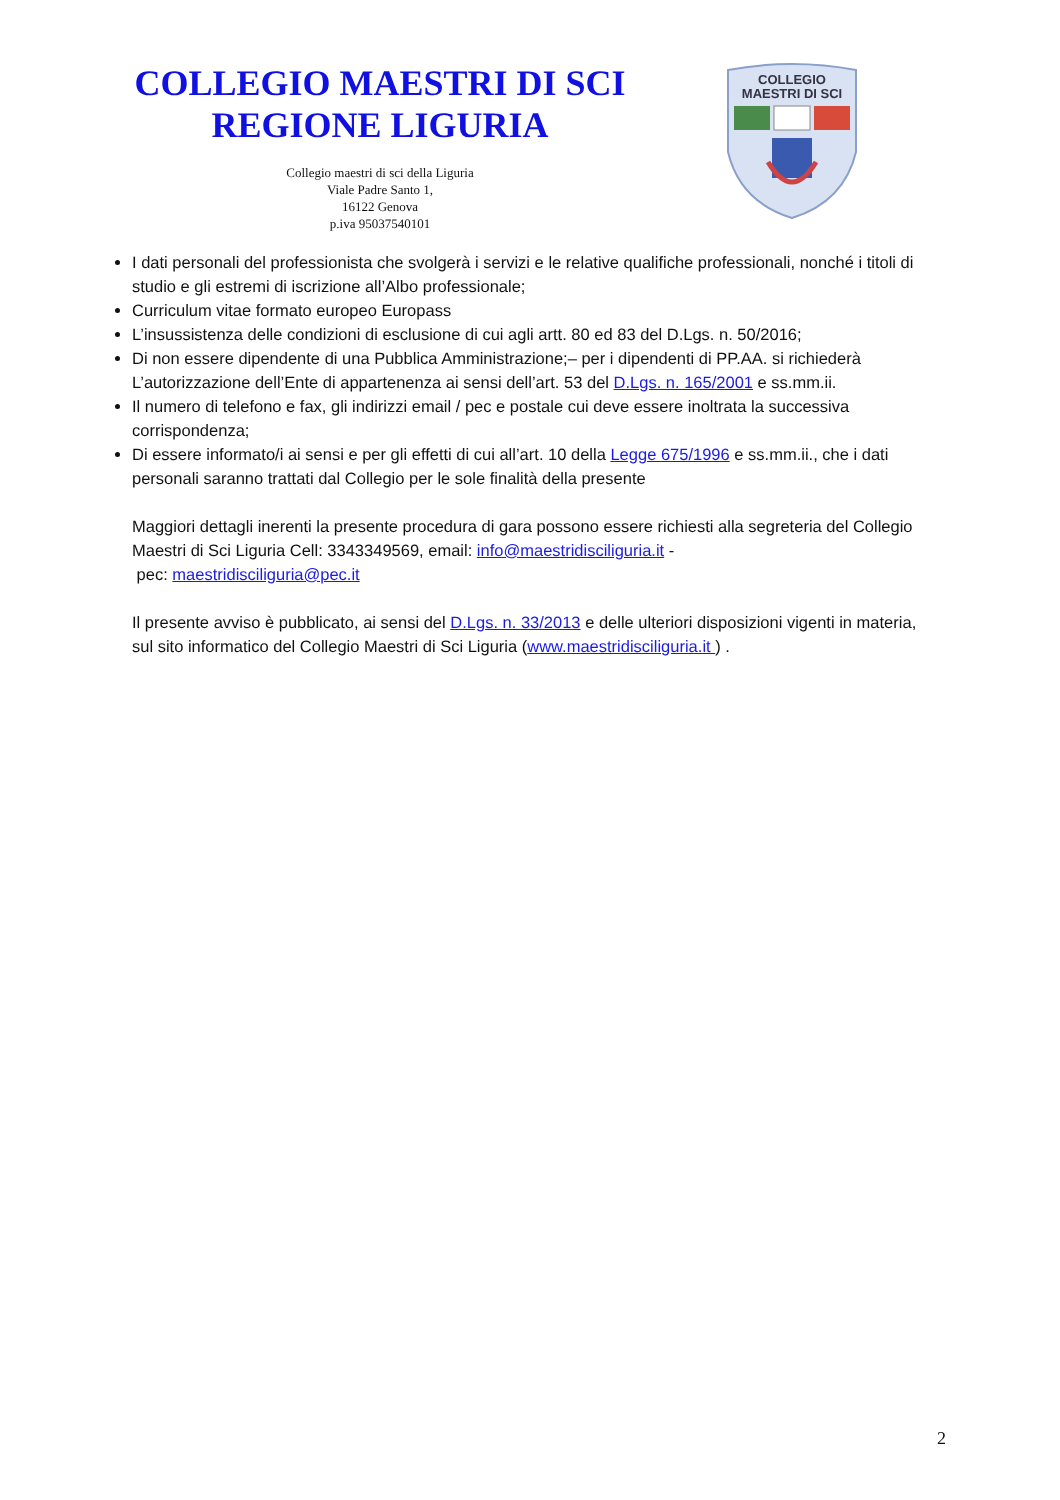COLLEGIO MAESTRI DI SCI
REGIONE LIGURIA
Collegio maestri di sci della Liguria
Viale Padre Santo 1,
16122 Genova
p.iva 95037540101
COLLEGIO
MAESTRI DI SCI
I dati personali del professionista che svolgerà i servizi e le relative qualifiche professionali, nonché i titoli di studio e gli estremi di iscrizione all’Albo professionale;
Curriculum vitae formato europeo Europass
L’insussistenza delle condizioni di esclusione di cui agli artt. 80 ed 83 del D.Lgs. n. 50/2016;
Di non essere dipendente di una Pubblica Amministrazione;– per i dipendenti di PP.AA. si richiederà L’autorizzazione dell’Ente di appartenenza ai sensi dell’art. 53 del D.Lgs. n. 165/2001 e ss.mm.ii.
Il numero di telefono e fax, gli indirizzi email / pec e postale cui deve essere inoltrata la successiva corrispondenza;
Di essere informato/i ai sensi e per gli effetti di cui all’art. 10 della Legge 675/1996 e ss.mm.ii., che i dati personali saranno trattati dal Collegio per le sole finalità della presente
Maggiori dettagli inerenti la presente procedura di gara possono essere richiesti alla segreteria del Collegio Maestri di Sci Liguria Cell: 3343349569, email: info@maestridisciliguria.it -
pec: maestridisciliguria@pec.it
Il presente avviso è pubblicato, ai sensi del D.Lgs. n. 33/2013 e delle ulteriori disposizioni vigenti in materia, sul sito informatico del Collegio Maestri di Sci Liguria (www.maestridisciliguria.it ) .
2